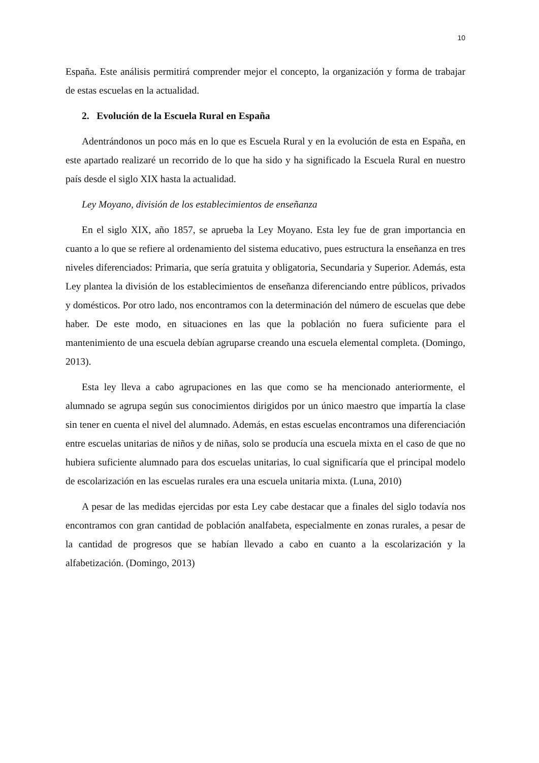10
España. Este análisis permitirá comprender mejor el concepto, la organización y forma de trabajar de estas escuelas en la actualidad.
2. Evolución de la Escuela Rural en España
Adentrándonos un poco más en lo que es Escuela Rural y en la evolución de esta en España, en este apartado realizaré un recorrido de lo que ha sido y ha significado la Escuela Rural en nuestro país desde el siglo XIX hasta la actualidad.
Ley Moyano, división de los establecimientos de enseñanza
En el siglo XIX, año 1857, se aprueba la Ley Moyano. Esta ley fue de gran importancia en cuanto a lo que se refiere al ordenamiento del sistema educativo, pues estructura la enseñanza en tres niveles diferenciados: Primaria, que sería gratuita y obligatoria, Secundaria y Superior. Además, esta Ley plantea la división de los establecimientos de enseñanza diferenciando entre públicos, privados y domésticos. Por otro lado, nos encontramos con la determinación del número de escuelas que debe haber. De este modo, en situaciones en las que la población no fuera suficiente para el mantenimiento de una escuela debían agruparse creando una escuela elemental completa. (Domingo, 2013).
Esta ley lleva a cabo agrupaciones en las que como se ha mencionado anteriormente, el alumnado se agrupa según sus conocimientos dirigidos por un único maestro que impartía la clase sin tener en cuenta el nivel del alumnado. Además, en estas escuelas encontramos una diferenciación entre escuelas unitarias de niños y de niñas, solo se producía una escuela mixta en el caso de que no hubiera suficiente alumnado para dos escuelas unitarias, lo cual significaría que el principal modelo de escolarización en las escuelas rurales era una escuela unitaria mixta. (Luna, 2010)
A pesar de las medidas ejercidas por esta Ley cabe destacar que a finales del siglo todavía nos encontramos con gran cantidad de población analfabeta, especialmente en zonas rurales, a pesar de la cantidad de progresos que se habían llevado a cabo en cuanto a la escolarización y la alfabetización. (Domingo, 2013)